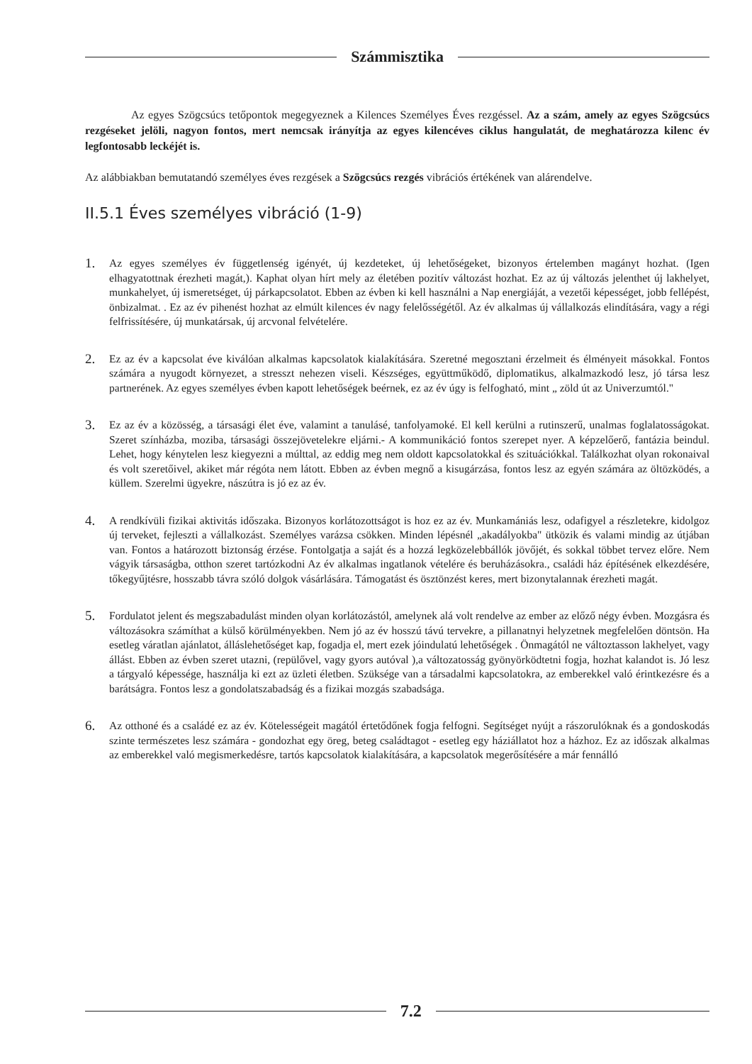Számmisztika
Az egyes Szögcsúcs tetőpontok megegyeznek a Kilences Személyes Éves rezgéssel. Az a szám, amely az egyes Szögcsúcs rezgéseket jelöli, nagyon fontos, mert nemcsak irányítja az egyes kilencéves ciklus hangulatát, de meghatározza kilenc év legfontosabb leckéjét is.
Az alábbiakban bemutatandó személyes éves rezgések a Szögcsúcs rezgés vibrációs értékének van alárendelve.
II.5.1 Éves személyes vibráció (1-9)
1.
Az egyes személyes év függetlenség igényét, új kezdeteket, új lehetőségeket, bizonyos értelemben magányt hozhat. (Igen elhagyatottnak érezheti magát,). Kaphat olyan hírt mely az életében pozitív változást hozhat. Ez az új változás jelenthet új lakhelyet, munkahelyet, új ismeretséget, új párkapcsolatot. Ebben az évben ki kell használni a Nap energiáját, a vezetői képességet, jobb fellépést, önbizalmat. . Ez az év pihenést hozhat az elmúlt kilences év nagy felelősségétől. Az év alkalmas új vállalkozás elindítására, vagy a régi felfrissítésére, új munkatársak, új arcvonal felvételére.
2.
Ez az év a kapcsolat éve kiválóan alkalmas kapcsolatok kialakítására. Szeretné megosztani érzelmeit és élményeit másokkal. Fontos számára a nyugodt környezet, a stresszt nehezen viseli. Készséges, együttműködő, diplomatikus, alkalmazkodó lesz, jó társa lesz partnerének. Az egyes személyes évben kapott lehetőségek beérnek, ez az év úgy is felfogható, mint „ zöld út az Univerzumtól."
3.
Ez az év a közösség, a társasági élet éve, valamint a tanulásé, tanfolyamoké. El kell kerülni a rutinszerű, unalmas foglalatosságokat. Szeret színházba, moziba, társasági összejövetelekre eljárni.- A kommunikáció fontos szerepet nyer. A képzelőerő, fantázia beindul. Lehet, hogy kénytelen lesz kiegyezni a múlttal, az eddig meg nem oldott kapcsolatokkal és szituációkkal. Találkozhat olyan rokonaival és volt szeretőivel, akiket már régóta nem látott. Ebben az évben megnő a kisugárzása, fontos lesz az egyén számára az öltözködés, a küllem. Szerelmi ügyekre, nászútra is jó ez az év.
4.
A rendkívüli fizikai aktivitás időszaka. Bizonyos korlátozottságot is hoz ez az év. Munkamániás lesz, odafigyel a részletekre, kidolgoz új terveket, fejleszti a vállalkozást. Személyes varázsa csökken. Minden lépésnél „akadályokba" ütközik és valami mindig az útjában van. Fontos a határozott biztonság érzése. Fontolgatja a saját és a hozzá legközelebbállók jövőjét, és sokkal többet tervez előre. Nem vágyik társaságba, otthon szeret tartózkodni Az év alkalmas ingatlanok vételére és beruházásokra., családi ház építésének elkezdésére, tőkegyűjtésre, hosszabb távra szóló dolgok vásárlására. Támogatást és ösztönzést keres, mert bizonytalannak érezheti magát.
5.
Fordulatot jelent és megszabadulást minden olyan korlátozástól, amelynek alá volt rendelve az ember az előző négy évben. Mozgásra és változásokra számíthat a külső körülményekben. Nem jó az év hosszú távú tervekre, a pillanatnyi helyzetnek megfelelően döntsön. Ha esetleg váratlan ajánlatot, álláslehetőséget kap, fogadja el, mert ezek jóindulatú lehetőségek . Önmagától ne változtasson lakhelyet, vagy állást. Ebben az évben szeret utazni, (repülővel, vagy gyors autóval ),a változatosság gyönyörködtetni fogja, hozhat kalandot is. Jó lesz a tárgyaló képessége, használja ki ezt az üzleti életben. Szüksége van a társadalmi kapcsolatokra, az emberekkel való érintkezésre és a barátságra. Fontos lesz a gondolatszabadság és a fizikai mozgás szabadsága.
6.
Az otthoné és a családé ez az év. Kötelességeit magától értetődőnek fogja felfogni. Segítséget nyújt a rászorulóknak és a gondoskodás szinte természetes lesz számára - gondozhat egy öreg, beteg családtagot - esetleg egy háziállatot hoz a házhoz. Ez az időszak alkalmas az emberekkel való megismerkedésre, tartós kapcsolatok kialakítására, a kapcsolatok megerősítésére a már fennálló
7.2